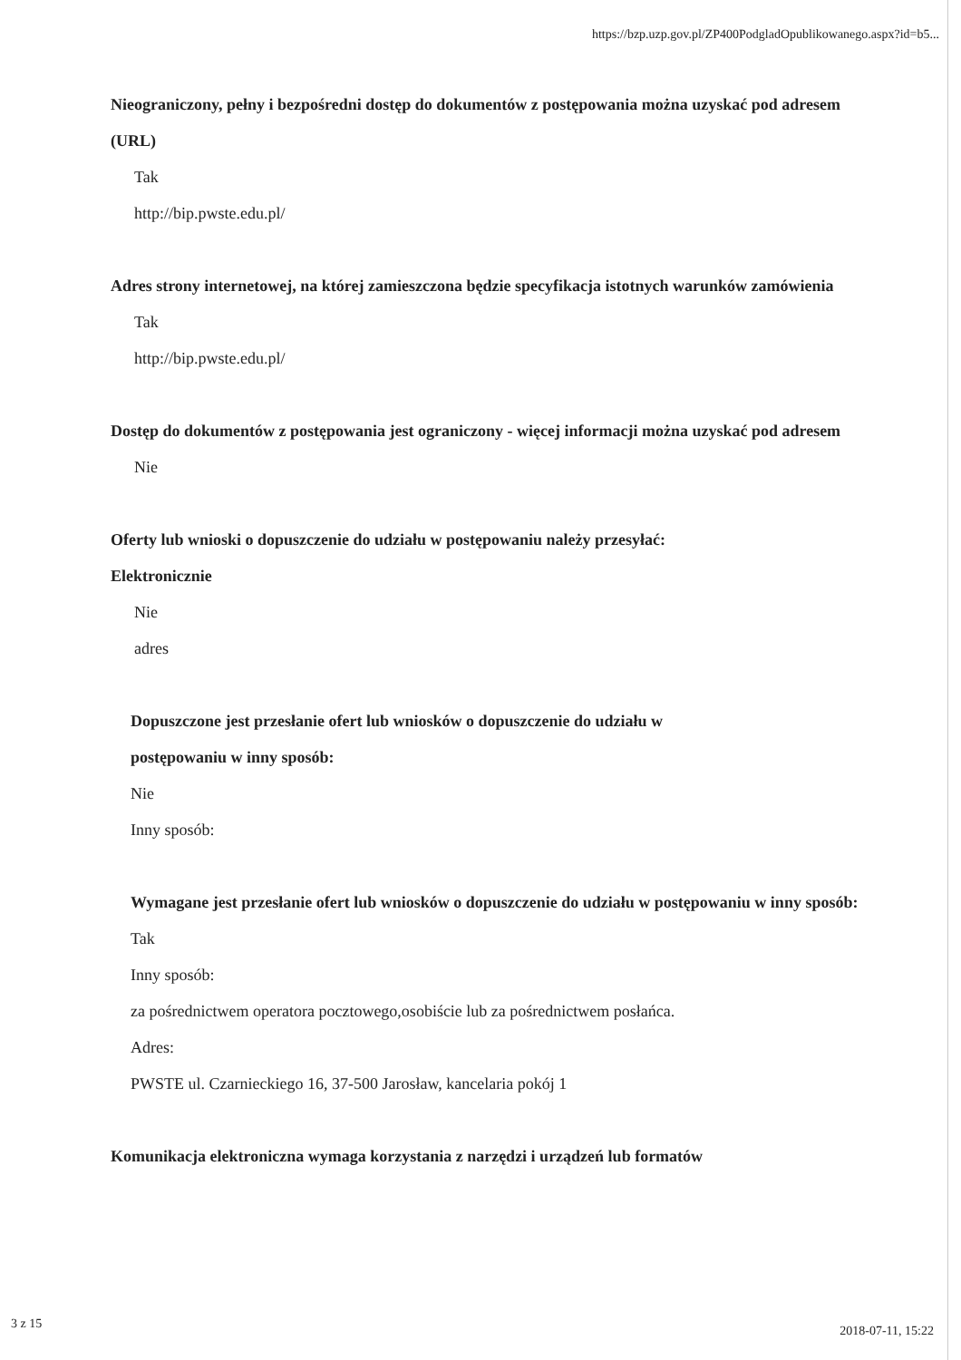https://bzp.uzp.gov.pl/ZP400PodgladOpublikowanego.aspx?id=b5...
Nieograniczony, pełny i bezpośredni dostęp do dokumentów z postępowania można uzyskać pod adresem (URL)
Tak
http://bip.pwste.edu.pl/
Adres strony internetowej, na której zamieszczona będzie specyfikacja istotnych warunków zamówienia
Tak
http://bip.pwste.edu.pl/
Dostęp do dokumentów z postępowania jest ograniczony - więcej informacji można uzyskać pod adresem
Nie
Oferty lub wnioski o dopuszczenie do udziału w postępowaniu należy przesyłać:
Elektronicznie
Nie
adres
Dopuszczone jest przesłanie ofert lub wniosków o dopuszczenie do udziału w
postępowaniu w inny sposób:
Nie
Inny sposób:
Wymagane jest przesłanie ofert lub wniosków o dopuszczenie do udziału w postępowaniu w inny sposób:
Tak
Inny sposób:
za pośrednictwem operatora pocztowego,osobiście lub za pośrednictwem posłańca.
Adres:
PWSTE ul. Czarnieckiego 16, 37-500 Jarosław, kancelaria pokój 1
Komunikacja elektroniczna wymaga korzystania z narzędzi i urządzeń lub formatów
3 z 15 2018-07-11, 15:22